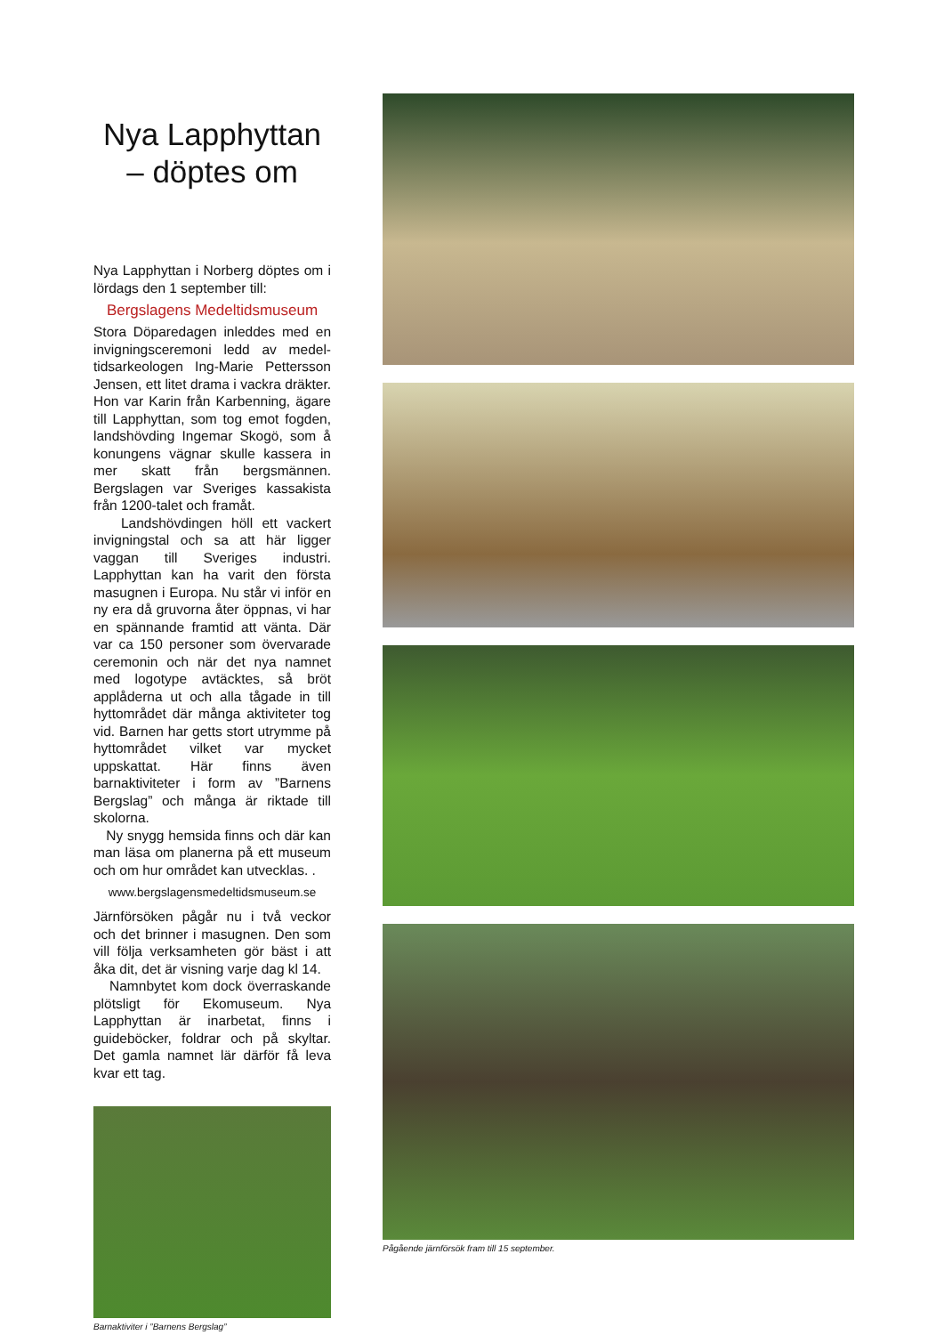Nya Lapphyttan
– döptes om
Nya Lapphyttan i Norberg döptes om i lördags den 1 september till:
Bergslagens Medeltidsmuseum
Stora Döparedagen inleddes med en invigningsceremoni ledd av medel-tidsarkeologen Ing-Marie Pettersson Jensen, ett litet drama i vackra dräkter. Hon var Karin från Karbenning, ägare till Lapphyttan, som tog emot fogden, landshövding Ingemar Skogö, som å konungens vägnar skulle kassera in mer skatt från bergsmännen. Bergslagen var Sveriges kassakista från 1200-talet och framåt.
Landshövdingen höll ett vackert invigningstal och sa att här ligger vaggan till Sveriges industri. Lapphyttan kan ha varit den första masugnen i Europa. Nu står vi inför en ny era då gruvorna åter öppnas, vi har en spännande framtid att vänta. Där var ca 150 personer som övervarade ceremonin och när det nya namnet med logotype avtäcktes, så bröt applåderna ut och alla tågade in till hyttområdet där många aktiviteter tog vid. Barnen har getts stort utrymme på hyttområdet vilket var mycket uppskattat. Här finns även barnaktiviteter i form av ”Barnens Bergslag” och många är riktade till skolorna.
Ny snygg hemsida finns och där kan man läsa om planerna på ett museum och om hur området kan utvecklas. .
www.bergslagensmedeltidsmuseum.se
Järnförsöken pågår nu i två veckor och det brinner i masugnen. Den som vill följa verksamheten gör bäst i att åka dit, det är visning varje dag kl 14.
Namnbytet kom dock överraskande plötsligt för Ekomuseum. Nya Lapphyttan är inarbetat, finns i guideböcker, foldrar och på skyltar. Det gamla namnet lär därför få leva kvar ett tag.
Barnaktiviter i ”Barnens Bergslag”
Pågående järnförsök fram till 15 september.